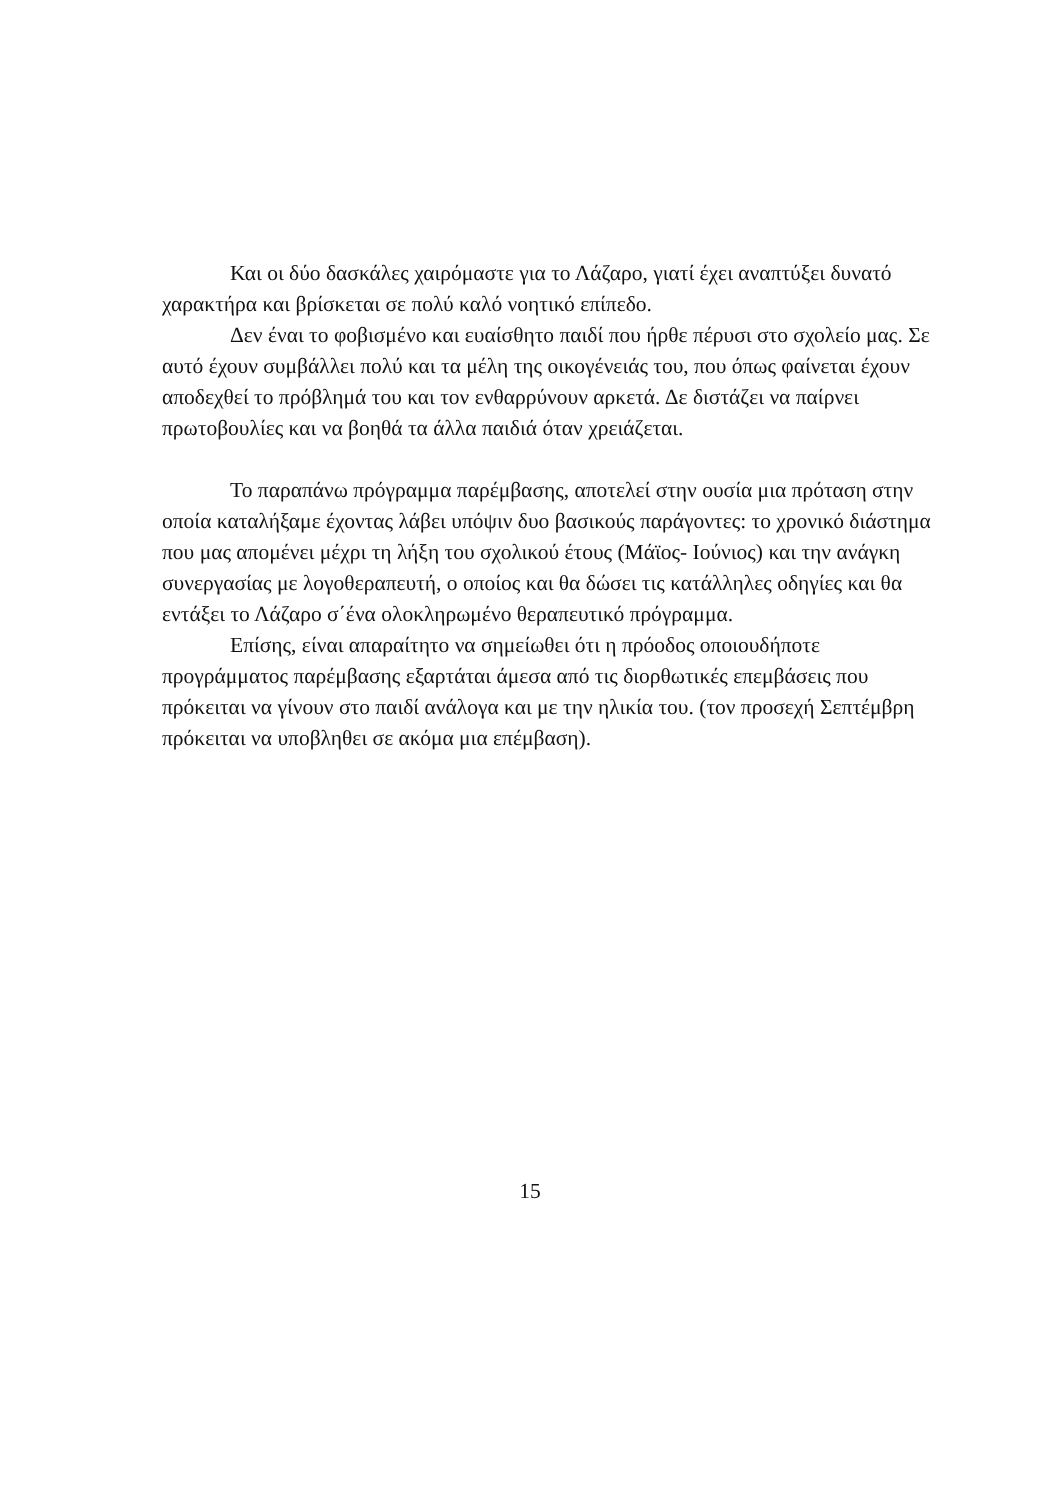Και οι δύο δασκάλες χαιρόμαστε για το Λάζαρο, γιατί έχει αναπτύξει δυνατό χαρακτήρα και βρίσκεται σε πολύ καλό νοητικό επίπεδο.
Δεν έναι το φοβισμένο και ευαίσθητο παιδί που ήρθε πέρυσι στο σχολείο μας. Σε αυτό έχουν συμβάλλει πολύ και τα μέλη της οικογένειάς του, που όπως φαίνεται έχουν αποδεχθεί το πρόβλημά του και τον ενθαρρύνουν αρκετά. Δε διστάζει να παίρνει πρωτοβουλίες και να βοηθά τα άλλα παιδιά όταν χρειάζεται.
Το παραπάνω πρόγραμμα παρέμβασης, αποτελεί στην ουσία μια πρόταση στην οποία καταλήξαμε έχοντας λάβει υπόψιν δυο βασικούς παράγοντες: το χρονικό διάστημα που μας απομένει μέχρι τη λήξη του σχολικού έτους (Μάϊος- Ιούνιος) και την ανάγκη συνεργασίας με λογοθεραπευτή, ο οποίος και θα δώσει τις κατάλληλες οδηγίες και θα εντάξει το Λάζαρο σ΄ένα ολοκληρωμένο θεραπευτικό πρόγραμμα.
Επίσης, είναι απαραίτητο να σημείωθει ότι η πρόοδος οποιουδήποτε προγράμματος παρέμβασης εξαρτάται άμεσα από τις διορθωτικές επεμβάσεις που πρόκειται να γίνουν στο παιδί ανάλογα και με την ηλικία του. (τον προσεχή Σεπτέμβρη πρόκειται να υποβληθει σε ακόμα μια επέμβαση).
15